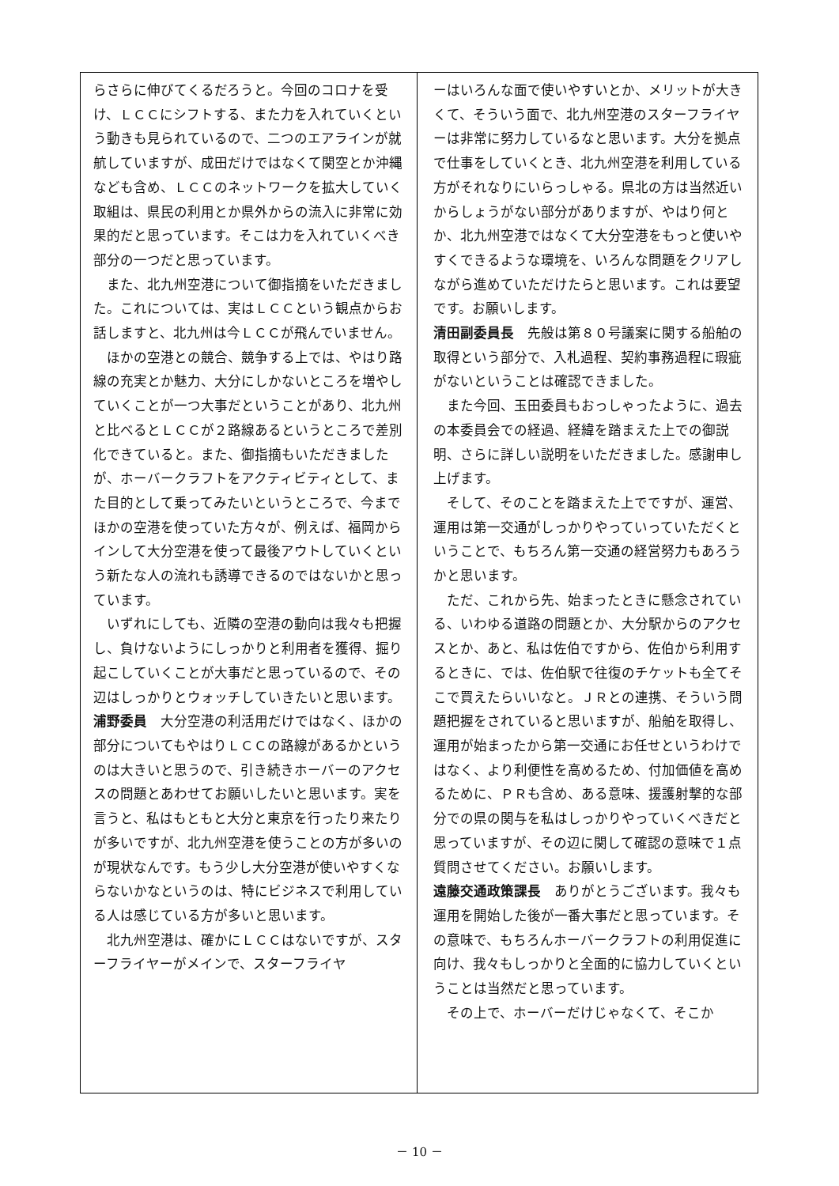らさらに伸びてくるだろうと。今回のコロナを受け、ＬＣＣにシフトする、また力を入れていくという動きも見られているので、二つのエアラインが就航していますが、成田だけではなくて関空とか沖縄なども含め、ＬＣＣのネットワークを拡大していく取組は、県民の利用とか県外からの流入に非常に効果的だと思っています。そこは力を入れていくべき部分の一つだと思っています。
また、北九州空港について御指摘をいただきました。これについては、実はＬＣＣという観点からお話しますと、北九州は今ＬＣＣが飛んでいません。
ほかの空港との競合、競争する上では、やはり路線の充実とか魅力、大分にしかないところを増やしていくことが一つ大事だということがあり、北九州と比べるとＬＣＣが２路線あるというところで差別化できていると。また、御指摘もいただきましたが、ホーバークラフトをアクティビティとして、また目的として乗ってみたいというところで、今までほかの空港を使っていた方々が、例えば、福岡からインして大分空港を使って最後アウトしていくという新たな人の流れも誘導できるのではないかと思っています。
いずれにしても、近隣の空港の動向は我々も把握し、負けないようにしっかりと利用者を獲得、掘り起こしていくことが大事だと思っているので、その辺はしっかりとウォッチしていきたいと思います。
浦野委員　大分空港の利活用だけではなく、ほかの部分についてもやはりＬＣＣの路線があるかというのは大きいと思うので、引き続きホーバーのアクセスの問題とあわせてお願いしたいと思います。実を言うと、私はもともと大分と東京を行ったり来たりが多いですが、北九州空港を使うことの方が多いのが現状なんです。もう少し大分空港が使いやすくならないかなというのは、特にビジネスで利用している人は感じている方が多いと思います。
北九州空港は、確かにＬＣＣはないですが、スターフライヤーがメインで、スターフライヤ
ーはいろんな面で使いやすいとか、メリットが大きくて、そういう面で、北九州空港のスターフライヤーは非常に努力しているなと思います。大分を拠点で仕事をしていくとき、北九州空港を利用している方がそれなりにいらっしゃる。県北の方は当然近いからしょうがない部分がありますが、やはり何とか、北九州空港ではなくて大分空港をもっと使いやすくできるような環境を、いろんな問題をクリアしながら進めていただけたらと思います。これは要望です。お願いします。
清田副委員長　先般は第８０号議案に関する船舶の取得という部分で、入札過程、契約事務過程に瑕疵がないということは確認できました。
また今回、玉田委員もおっしゃったように、過去の本委員会での経過、経緯を踏まえた上での御説明、さらに詳しい説明をいただきました。感謝申し上げます。
そして、そのことを踏まえた上でですが、運営、運用は第一交通がしっかりやっていっていただくということで、もちろん第一交通の経営努力もあろうかと思います。
ただ、これから先、始まったときに懸念されている、いわゆる道路の問題とか、大分駅からのアクセスとか、あと、私は佐伯ですから、佐伯から利用するときに、では、佐伯駅で往復のチケットも全てそこで買えたらいいなと。ＪＲとの連携、そういう問題把握をされていると思いますが、船舶を取得し、運用が始まったから第一交通にお任せというわけではなく、より利便性を高めるため、付加価値を高めるために、ＰＲも含め、ある意味、援護射撃的な部分での県の関与を私はしっかりやっていくべきだと思っていますが、その辺に関して確認の意味で１点質問させてください。お願いします。
遠藤交通政策課長　ありがとうございます。我々も運用を開始した後が一番大事だと思っています。その意味で、もちろんホーバークラフトの利用促進に向け、我々もしっかりと全面的に協力していくということは当然だと思っています。
その上で、ホーバーだけじゃなくて、そこか
－ 10 －